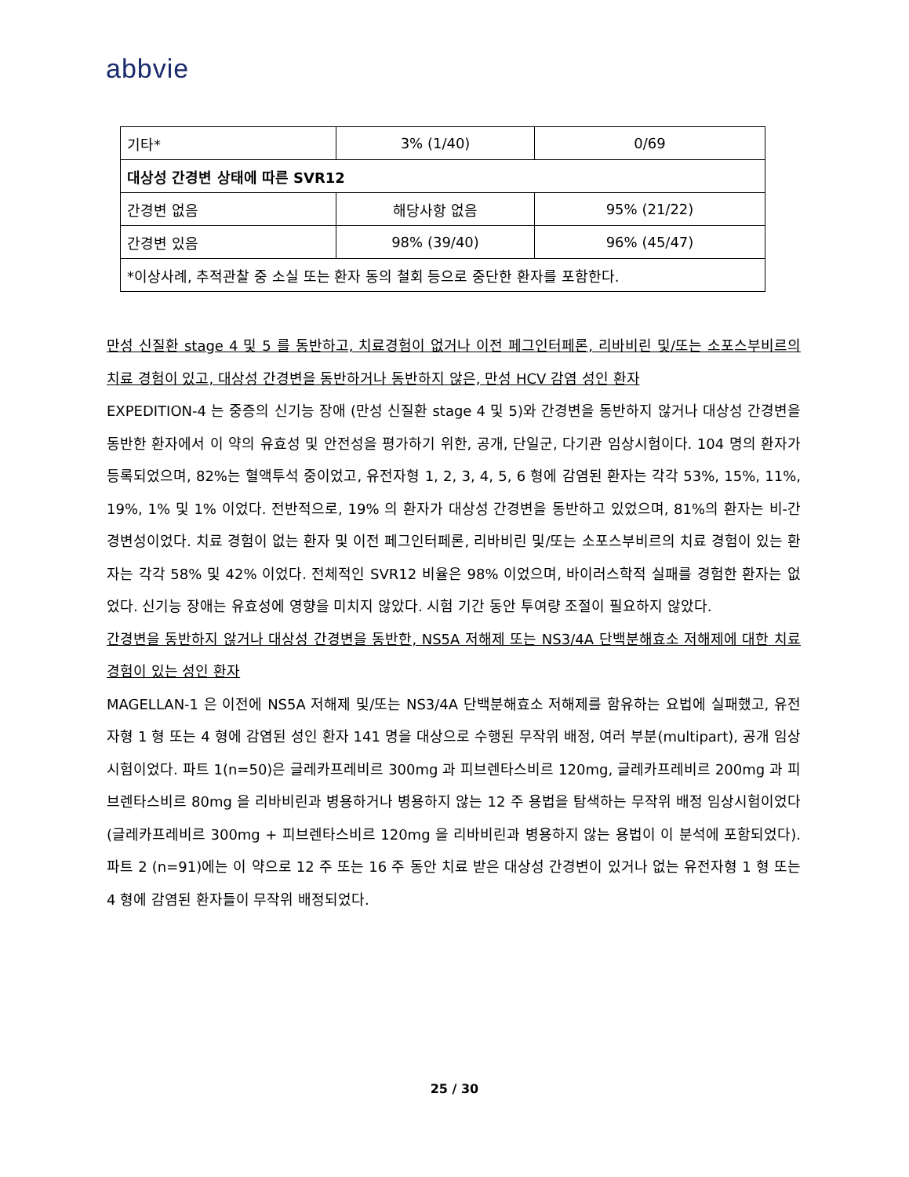abbvie
| 기타* | 3% (1/40) | 0/69 |
| 대상성 간경변 상태에 따른 SVR12 | | |
| 간경변 없음 | 해당사항 없음 | 95% (21/22) |
| 간경변 있음 | 98% (39/40) | 96% (45/47) |
| *이상사례, 추적관찰 중 소실 또는 환자 동의 철회 등으로 중단한 환자를 포함한다. | | |
만성 신질환 stage 4 및 5 를 동반하고, 치료경험이 없거나 이전 페그인터페론, 리바비린 및/또는 소포스부비르의 치료 경험이 있고, 대상성 간경변을 동반하거나 동반하지 않은, 만성 HCV 감염 성인 환자
EXPEDITION-4 는 중증의 신기능 장애 (만성 신질환 stage 4 및 5)와 간경변을 동반하지 않거나 대상성 간경변을 동반한 환자에서 이 약의 유효성 및 안전성을 평가하기 위한, 공개, 단일군, 다기관 임상시험이다. 104 명의 환자가 등록되었으며, 82%는 혈액투석 중이었고, 유전자형 1, 2, 3, 4, 5, 6 형에 감염된 환자는 각각 53%, 15%, 11%, 19%, 1% 및 1% 이었다. 전반적으로, 19% 의 환자가 대상성 간경변을 동반하고 있었으며, 81%의 환자는 비-간경변성이었다. 치료 경험이 없는 환자 및 이전 페그인터페론, 리바비린 및/또는 소포스부비르의 치료 경험이 있는 환자는 각각 58% 및 42% 이었다. 전체적인 SVR12 비율은 98% 이었으며, 바이러스학적 실패를 경험한 환자는 없었다. 신기능 장애는 유효성에 영향을 미치지 않았다. 시험 기간 동안 투여량 조절이 필요하지 않았다.
간경변을 동반하지 않거나 대상성 간경변을 동반한, NS5A 저해제 또는 NS3/4A 단백분해효소 저해제에 대한 치료 경험이 있는 성인 환자
MAGELLAN-1 은 이전에 NS5A 저해제 및/또는 NS3/4A 단백분해효소 저해제를 함유하는 요법에 실패했고, 유전자형 1 형 또는 4 형에 감염된 성인 환자 141 명을 대상으로 수행된 무작위 배정, 여러 부분(multipart), 공개 임상시험이었다. 파트 1(n=50)은 글레카프레비르 300mg 과 피브렌타스비르 120mg, 글레카프레비르 200mg 과 피브렌타스비르 80mg 을 리바비린과 병용하거나 병용하지 않는 12 주 용법을 탐색하는 무작위 배정 임상시험이었다(글레카프레비르 300mg + 피브렌타스비르 120mg 을 리바비린과 병용하지 않는 용법이 이 분석에 포함되었다). 파트 2 (n=91)에는 이 약으로 12 주 또는 16 주 동안 치료 받은 대상성 간경변이 있거나 없는 유전자형 1 형 또는 4 형에 감염된 환자들이 무작위 배정되었다.
25 / 30